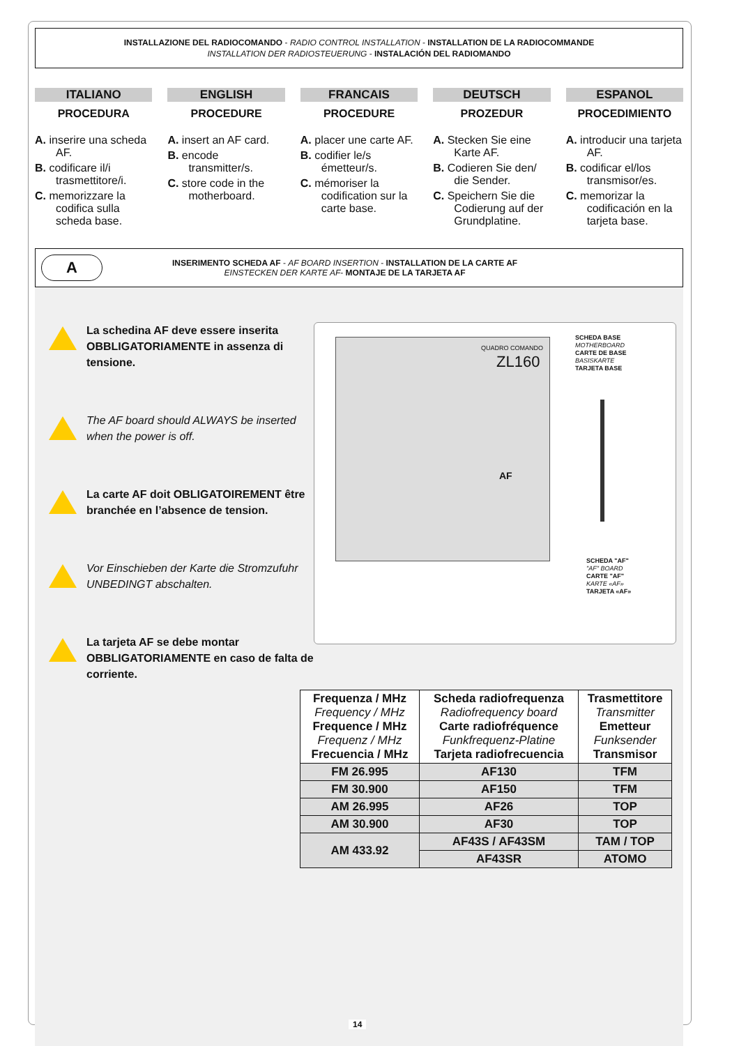INSTALLAZIONE DEL RADIOCOMANDO - RADIO CONTROL INSTALLATION - INSTALLATION DE LA RADIOCOMMANDE
INSTALLATION DER RADIOSTEUERUNG - INSTALACIÓN DEL RADIOMANDO
ITALIANO
PROCEDURA
A. inserire una scheda AF.
B. codificare il/i trasmettitore/i.
C. memorizzare la codifica sulla scheda base.
ENGLISH
PROCEDURE
A. insert an AF card.
B. encode transmitter/s.
C. store code in the motherboard.
FRANCAIS
PROCEDURE
A. placer une carte AF.
B. codifier le/s émetteur/s.
C. mémoriser la codification sur la carte base.
DEUTSCH
PROZEDUR
A. Stecken Sie eine Karte AF.
B. Codieren Sie den/ die Sender.
C. Speichern Sie die Codierung auf der Grundplatine.
ESPANOL
PROCEDIMIENTO
A. introducir una tarjeta AF.
B. codificar el/los transmisor/es.
C. memorizar la codificación en la tarjeta base.
A
INSERIMENTO SCHEDA AF - AF BOARD INSERTION - INSTALLATION DE LA CARTE AF
EINSTECKEN DER KARTE AF- MONTAJE DE LA TARJETA AF
La schedina AF deve essere inserita OBBLIGATORIAMENTE in assenza di tensione.
The AF board should ALWAYS be inserted when the power is off.
La carte AF doit OBLIGATOIREMENT être branchée en l’absence de tension.
Vor Einschieben der Karte die Stromzufuhr UNBEDINGT abschalten.
La tarjeta AF se debe montar OBBLIGATORIAMENTE en caso de falta de corriente.
QUADRO COMANDO
ZL160
AF
SCHEDA BASE
MOTHERBOARD
CARTE DE BASE
BASISKARTE
TARJETA BASE
SCHEDA "AF"
"AF" BOARD
CARTE "AF"
KARTE «AF»
TARJETA «AF»
| Frequenza / MHz Frequency / MHz Frequence / MHz Frequenz / MHz Frecuencia / MHz | Scheda radiofrequenza Radiofrequency board Carte radiofréquence Funkfrequenz-Platine Tarjeta radiofrecuencia | Trasmettitore Transmitter Emetteur Funksender Transmisor |
| --- | --- | --- |
| FM 26.995 | AF130 | TFM |
| FM 30.900 | AF150 | TFM |
| AM 26.995 | AF26 | TOP |
| AM 30.900 | AF30 | TOP |
| AM 433.92 | AF43S / AF43SM | TAM / TOP |
| | AF43SR | ATOMO |
14